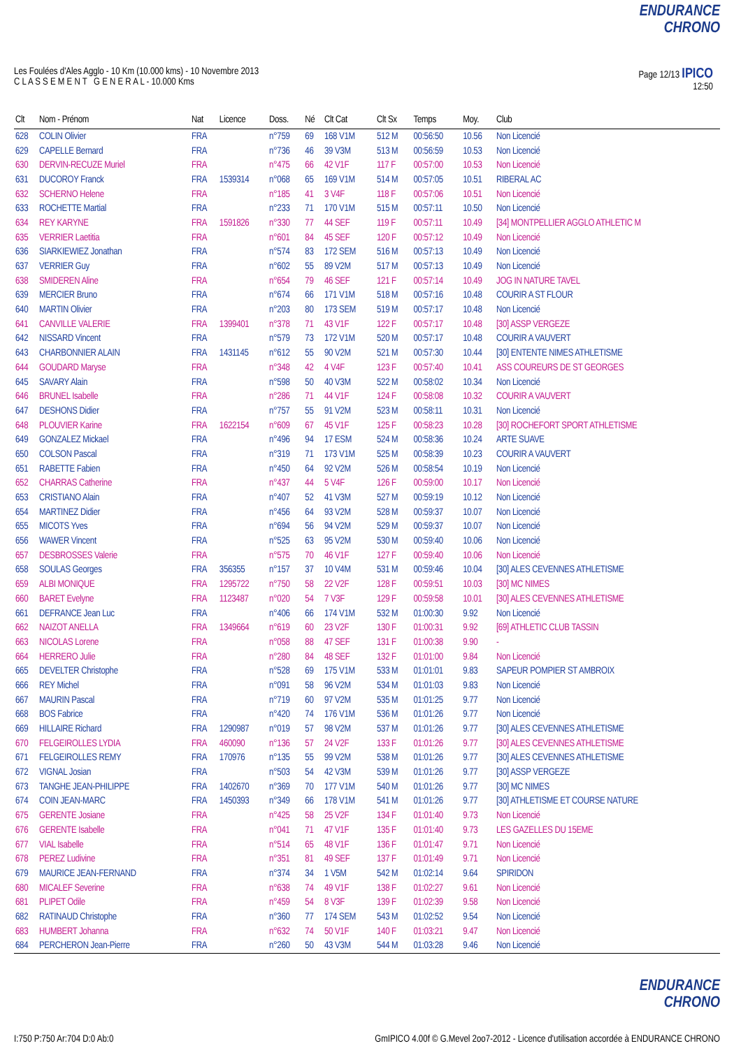ENDURANCE CHRONO
Les Foulées d'Ales Agglo - 10 Km (10.000 kms) - 10 Novembre 2013
C L A S S E M E N T G E N E R A L - 10.000 Kms
Page 12/13 IPICO
12:50
| Clt | Nom - Prénom | Nat | Licence | Doss. | Né | Clt Cat | Clt Sx | Temps | Moy. | Club |
| --- | --- | --- | --- | --- | --- | --- | --- | --- | --- | --- |
| 628 | COLIN Olivier | FRA | | n°759 | 69 | 168 V1M | 512 M | 00:56:50 | 10.56 | Non Licencié |
| 629 | CAPELLE Bernard | FRA | | n°736 | 46 | 39 V3M | 513 M | 00:56:59 | 10.53 | Non Licencié |
| 630 | DERVIN-RECUZE Muriel | FRA | | n°475 | 66 | 42 V1F | 117 F | 00:57:00 | 10.53 | Non Licencié |
| 631 | DUCOROY Franck | FRA | 1539314 | n°068 | 65 | 169 V1M | 514 M | 00:57:05 | 10.51 | RIBERAL AC |
| 632 | SCHERNO Helene | FRA | | n°185 | 41 | 3 V4F | 118 F | 00:57:06 | 10.51 | Non Licencié |
| 633 | ROCHETTE Martial | FRA | | n°233 | 71 | 170 V1M | 515 M | 00:57:11 | 10.50 | Non Licencié |
| 634 | REY KARYNE | FRA | 1591826 | n°330 | 77 | 44 SEF | 119 F | 00:57:11 | 10.49 | [34] MONTPELLIER AGGLO ATHLETIC M |
| 635 | VERRIER Laetitia | FRA | | n°601 | 84 | 45 SEF | 120 F | 00:57:12 | 10.49 | Non Licencié |
| 636 | SIARKIEWIEZ Jonathan | FRA | | n°574 | 83 | 172 SEM | 516 M | 00:57:13 | 10.49 | Non Licencié |
| 637 | VERRIER Guy | FRA | | n°602 | 55 | 89 V2M | 517 M | 00:57:13 | 10.49 | Non Licencié |
| 638 | SMIDEREN Aline | FRA | | n°654 | 79 | 46 SEF | 121 F | 00:57:14 | 10.49 | JOG IN NATURE TAVEL |
| 639 | MERCIER Bruno | FRA | | n°674 | 66 | 171 V1M | 518 M | 00:57:16 | 10.48 | COURIR A ST FLOUR |
| 640 | MARTIN Olivier | FRA | | n°203 | 80 | 173 SEM | 519 M | 00:57:17 | 10.48 | Non Licencié |
| 641 | CANVILLE VALERIE | FRA | 1399401 | n°378 | 71 | 43 V1F | 122 F | 00:57:17 | 10.48 | [30] ASSP VERGEZE |
| 642 | NISSARD Vincent | FRA | | n°579 | 73 | 172 V1M | 520 M | 00:57:17 | 10.48 | COURIR A VAUVERT |
| 643 | CHARBONNIER ALAIN | FRA | 1431145 | n°612 | 55 | 90 V2M | 521 M | 00:57:30 | 10.44 | [30] ENTENTE NIMES ATHLETISME |
| 644 | GOUDARD Maryse | FRA | | n°348 | 42 | 4 V4F | 123 F | 00:57:40 | 10.41 | ASS COUREURS DE ST GEORGES |
| 645 | SAVARY Alain | FRA | | n°598 | 50 | 40 V3M | 522 M | 00:58:02 | 10.34 | Non Licencié |
| 646 | BRUNEL Isabelle | FRA | | n°286 | 71 | 44 V1F | 124 F | 00:58:08 | 10.32 | COURIR A VAUVERT |
| 647 | DESHONS Didier | FRA | | n°757 | 55 | 91 V2M | 523 M | 00:58:11 | 10.31 | Non Licencié |
| 648 | PLOUVIER Karine | FRA | 1622154 | n°609 | 67 | 45 V1F | 125 F | 00:58:23 | 10.28 | [30] ROCHEFORT SPORT ATHLETISME |
| 649 | GONZALEZ Mickael | FRA | | n°496 | 94 | 17 ESM | 524 M | 00:58:36 | 10.24 | ARTE SUAVE |
| 650 | COLSON Pascal | FRA | | n°319 | 71 | 173 V1M | 525 M | 00:58:39 | 10.23 | COURIR A VAUVERT |
| 651 | RABETTE Fabien | FRA | | n°450 | 64 | 92 V2M | 526 M | 00:58:54 | 10.19 | Non Licencié |
| 652 | CHARRAS Catherine | FRA | | n°437 | 44 | 5 V4F | 126 F | 00:59:00 | 10.17 | Non Licencié |
| 653 | CRISTIANO Alain | FRA | | n°407 | 52 | 41 V3M | 527 M | 00:59:19 | 10.12 | Non Licencié |
| 654 | MARTINEZ Didier | FRA | | n°456 | 64 | 93 V2M | 528 M | 00:59:37 | 10.07 | Non Licencié |
| 655 | MICOTS Yves | FRA | | n°694 | 56 | 94 V2M | 529 M | 00:59:37 | 10.07 | Non Licencié |
| 656 | WAWER Vincent | FRA | | n°525 | 63 | 95 V2M | 530 M | 00:59:40 | 10.06 | Non Licencié |
| 657 | DESBROSSES Valerie | FRA | | n°575 | 70 | 46 V1F | 127 F | 00:59:40 | 10.06 | Non Licencié |
| 658 | SOULAS Georges | FRA | 356355 | n°157 | 37 | 10 V4M | 531 M | 00:59:46 | 10.04 | [30] ALES CEVENNES ATHLETISME |
| 659 | ALBI MONIQUE | FRA | 1295722 | n°750 | 58 | 22 V2F | 128 F | 00:59:51 | 10.03 | [30] MC NIMES |
| 660 | BARET Evelyne | FRA | 1123487 | n°020 | 54 | 7 V3F | 129 F | 00:59:58 | 10.01 | [30] ALES CEVENNES ATHLETISME |
| 661 | DEFRANCE Jean Luc | FRA | | n°406 | 66 | 174 V1M | 532 M | 01:00:30 | 9.92 | Non Licencié |
| 662 | NAIZOT ANELLA | FRA | 1349664 | n°619 | 60 | 23 V2F | 130 F | 01:00:31 | 9.92 | [69] ATHLETIC CLUB TASSIN |
| 663 | NICOLAS Lorene | FRA | | n°058 | 88 | 47 SEF | 131 F | 01:00:38 | 9.90 | - |
| 664 | HERRERO Julie | FRA | | n°280 | 84 | 48 SEF | 132 F | 01:01:00 | 9.84 | Non Licencié |
| 665 | DEVELTER Christophe | FRA | | n°528 | 69 | 175 V1M | 533 M | 01:01:01 | 9.83 | SAPEUR POMPIER ST AMBROIX |
| 666 | REY Michel | FRA | | n°091 | 58 | 96 V2M | 534 M | 01:01:03 | 9.83 | Non Licencié |
| 667 | MAURIN Pascal | FRA | | n°719 | 60 | 97 V2M | 535 M | 01:01:25 | 9.77 | Non Licencié |
| 668 | BOS Fabrice | FRA | | n°420 | 74 | 176 V1M | 536 M | 01:01:26 | 9.77 | Non Licencié |
| 669 | HILLAIRE Richard | FRA | 1290987 | n°019 | 57 | 98 V2M | 537 M | 01:01:26 | 9.77 | [30] ALES CEVENNES ATHLETISME |
| 670 | FELGEIROLLES LYDIA | FRA | 460090 | n°136 | 57 | 24 V2F | 133 F | 01:01:26 | 9.77 | [30] ALES CEVENNES ATHLETISME |
| 671 | FELGEIROLLES REMY | FRA | 170976 | n°135 | 55 | 99 V2M | 538 M | 01:01:26 | 9.77 | [30] ALES CEVENNES ATHLETISME |
| 672 | VIGNAL Josian | FRA | | n°503 | 54 | 42 V3M | 539 M | 01:01:26 | 9.77 | [30] ASSP VERGEZE |
| 673 | TANGHE JEAN-PHILIPPE | FRA | 1402670 | n°369 | 70 | 177 V1M | 540 M | 01:01:26 | 9.77 | [30] MC NIMES |
| 674 | COIN JEAN-MARC | FRA | 1450393 | n°349 | 66 | 178 V1M | 541 M | 01:01:26 | 9.77 | [30] ATHLETISME ET COURSE NATURE |
| 675 | GERENTE Josiane | FRA | | n°425 | 58 | 25 V2F | 134 F | 01:01:40 | 9.73 | Non Licencié |
| 676 | GERENTE Isabelle | FRA | | n°041 | 71 | 47 V1F | 135 F | 01:01:40 | 9.73 | LES GAZELLES DU 15EME |
| 677 | VIAL Isabelle | FRA | | n°514 | 65 | 48 V1F | 136 F | 01:01:47 | 9.71 | Non Licencié |
| 678 | PEREZ Ludivine | FRA | | n°351 | 81 | 49 SEF | 137 F | 01:01:49 | 9.71 | Non Licencié |
| 679 | MAURICE JEAN-FERNAND | FRA | | n°374 | 34 | 1 V5M | 542 M | 01:02:14 | 9.64 | SPIRIDON |
| 680 | MICALEF Severine | FRA | | n°638 | 74 | 49 V1F | 138 F | 01:02:27 | 9.61 | Non Licencié |
| 681 | PLIPET Odile | FRA | | n°459 | 54 | 8 V3F | 139 F | 01:02:39 | 9.58 | Non Licencié |
| 682 | RATINAUD Christophe | FRA | | n°360 | 77 | 174 SEM | 543 M | 01:02:52 | 9.54 | Non Licencié |
| 683 | HUMBERT Johanna | FRA | | n°632 | 74 | 50 V1F | 140 F | 01:03:21 | 9.47 | Non Licencié |
| 684 | PERCHERON Jean-Pierre | FRA | | n°260 | 50 | 43 V3M | 544 M | 01:03:28 | 9.46 | Non Licencié |
ENDURANCE CHRONO
I:750 P:750 Ar:704 D:0 Ab:0 GmIPICO 4.00f © G.Mevel 2oo7-2012 - Licence d'utilisation accordée à ENDURANCE CHRONO